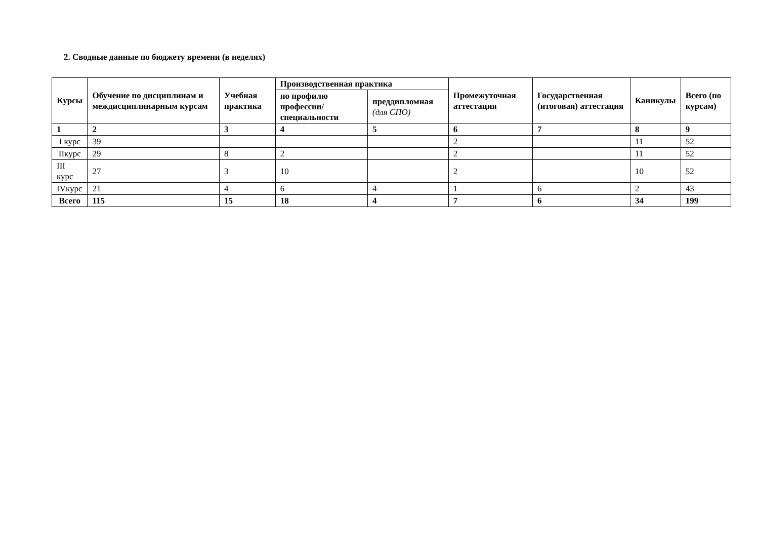2. Сводные данные по бюджету времени (в неделях)
| Курсы | Обучение по дисциплинам и междисциплинарным курсам | Учебная практика | Производственная практика | | Промежуточная аттестация | Государственная (итоговая) аттестация | Каникулы | Всего (по курсам) |
| --- | --- | --- | --- | --- | --- | --- | --- | --- |
| | | | по профилю профессии/специальности | преддипломная (для СПО) | | | | |
| 1 | 2 | 3 | 4 | 5 | 6 | 7 | 8 | 9 |
| I курс | 39 | | | | 2 | | 11 | 52 |
| IIкурс | 29 | 8 | 2 | | 2 | | 11 | 52 |
| III курс | 27 | 3 | 10 | | 2 | | 10 | 52 |
| IVкурс | 21 | 4 | 6 | 4 | 1 | 6 | 2 | 43 |
| Всего | 115 | 15 | 18 | 4 | 7 | 6 | 34 | 199 |